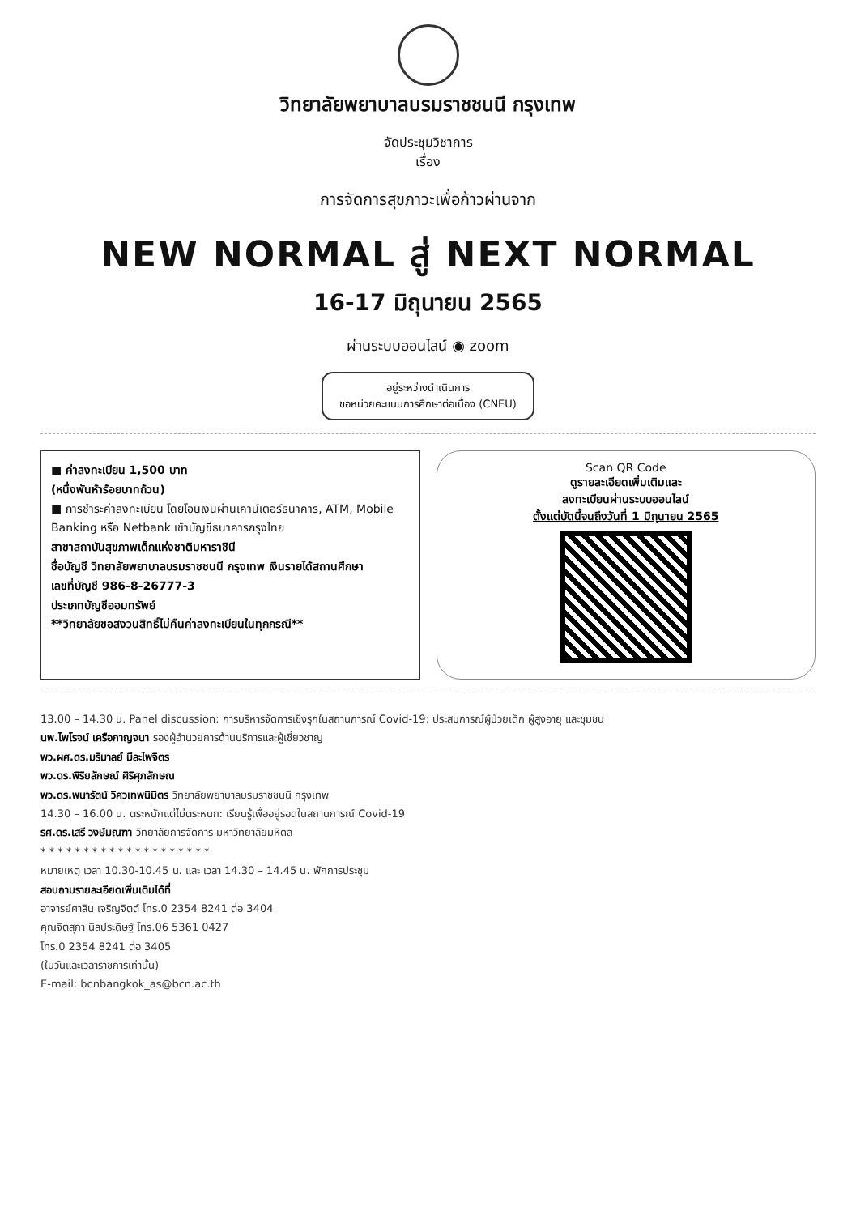วิทยาลัยพยาบาลบรมราชชนนี กรุงเทพ
จัดประชุมวิชาการ
เรื่อง
การจัดการสุขภาวะเพื่อก้าวผ่านจาก
NEW NORMAL สู่ NEXT NORMAL
16-17 มิถุนายน 2565
ผ่านระบบออนไลน์ ◉ zoom
อยู่ระหว่างดำเนินการ
ขอหน่วยคะแนนการศึกษาต่อเนื่อง (CNEU)
■ ค่าลงทะเบียน 1,500 บาท
(หนึ่งพันห้าร้อยบาทถ้วน)
■ การชำระค่าลงทะเบียน โดยโอนเงินผ่านเคาน์เตอร์ธนาคาร, ATM, Mobile Banking หรือ Netbank เข้าบัญชีธนาคารกรุงไทย
สาขาสถาบันสุขภาพเด็กแห่งชาติมหาราชินี
ชื่อบัญชี วิทยาลัยพยาบาลบรมราชชนนี กรุงเทพ เงินรายได้สถานศึกษา
เลขที่บัญชี 986-8-26777-3
ประเภทบัญชีออมทรัพย์
**วิทยาลัยขอสงวนสิทธิ์ไม่คืนค่าลงทะเบียนในทุกกรณี**
Scan QR Code
ดูรายละเอียดเพิ่มเติมและ
ลงทะเบียนผ่านระบบออนไลน์
ตั้งแต่บัดนี้จนถึงวันที่ 1 มิถุนายน 2565
13.00 – 14.30 น. Panel discussion: การบริหารจัดการเชิงรุกในสถานการณ์ Covid-19: ประสบการณ์ผู้ป่วยเด็ก ผู้สูงอายุ และชุมชน
นพ.ไพโรจน์ เครือกาญจนา รองผู้อำนวยการด้านบริการและผู้เชี่ยวชาญ
พว.ผศ.ดร.มริมาลย์ มีละไพจิตร
พว.ดร.พิริยลักษณ์ ศิริศุภลักษณ
พว.ดร.พนารัตน์ วิศวเทพนิมิตร วิทยาลัยพยาบาลบรมราชชนนี กรุงเทพ
14.30 – 16.00 น. ตระหนักแต่ไม่ตระหนก: เรียนรู้เพื่ออยู่รอดในสถานการณ์ Covid-19
รศ.ดร.เสรี วงษ์มณฑา วิทยาลัยการจัดการ มหาวิทยาลัยมหิดล
* * * * * * * * * * * * * * * * * * * *
หมายเหตุ เวลา 10.30-10.45 น. และ เวลา 14.30 – 14.45 น. พักการประชุม
สอบถามรายละเอียดเพิ่มเติมได้ที่
อาจารย์ศาลิน เจริญจิตต์ โทร.0 2354 8241 ต่อ 3404
คุณจิตสุภา นิลประดิษฐ์ โทร.06 5361 0427
โทร.0 2354 8241 ต่อ 3405
(ในวันและเวลาราชการเท่านั้น)
E-mail: bcnbangkok_as@bcn.ac.th